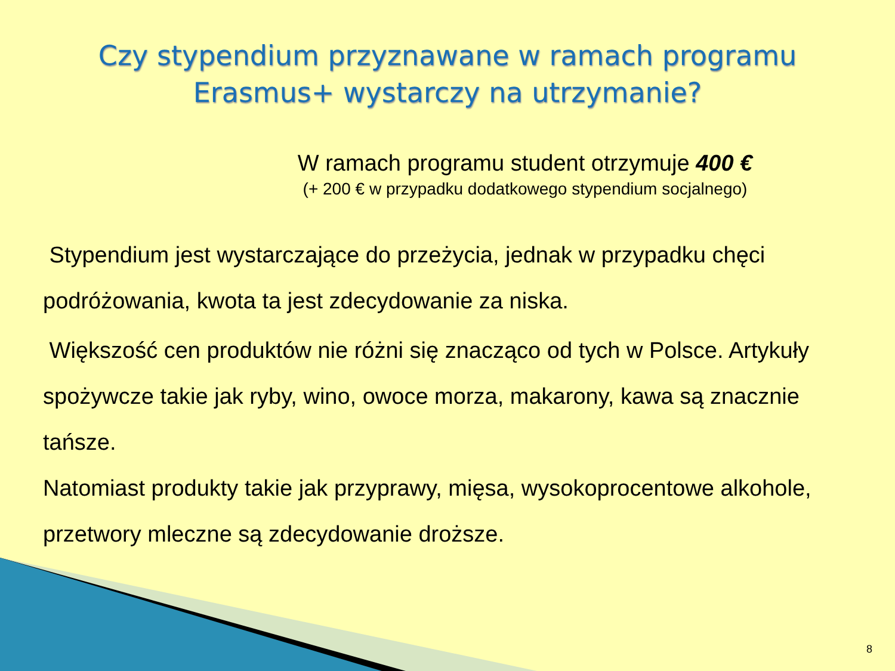Czy stypendium przyznawane w ramach programu
Erasmus+ wystarczy na utrzymanie?
W ramach programu student otrzymuje 400 €
(+ 200 € w przypadku dodatkowego stypendium socjalnego)
Stypendium jest wystarczające do przeżycia, jednak w przypadku chęci podróżowania, kwota ta jest zdecydowanie za niska.
Większość cen produktów nie różni się znacząco od tych w Polsce. Artykuły spożywcze takie jak ryby, wino, owoce morza, makarony, kawa są znacznie tańsze.
Natomiast produkty takie jak przyprawy, mięsa, wysokoprocentowe alkohole, przetwory mleczne są zdecydowanie droższe.
8